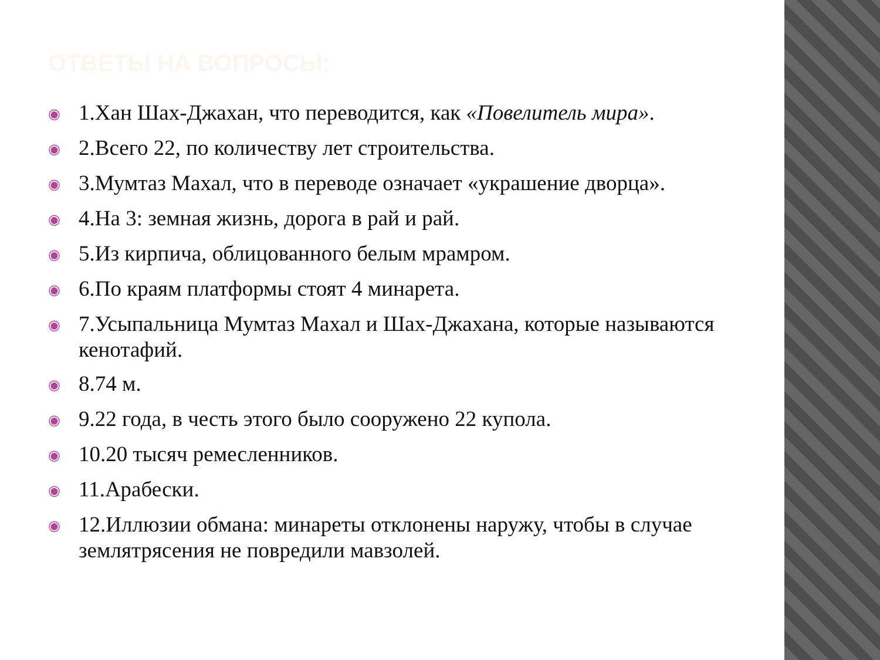ОТВЕТЫ НА ВОПРОСЫ:
◉ 1.Хан Шах-Джахан, что переводится, как «Повелитель мира».
◉ 2.Всего 22, по количеству лет строительства.
◉ 3.Мумтаз Махал, что в переводе означает «украшение дворца».
◉ 4.На 3: земная жизнь, дорога в рай и рай.
◉ 5.Из кирпича, облицованного белым мрамром.
◉ 6.По краям платформы стоят 4 минарета.
◉ 7.Усыпальница Мумтаз Махал и Шах-Джахана, которые называются кенотафий.
◉ 8.74 м.
◉ 9.22 года, в честь этого было сооружено 22 купола.
◉ 10.20 тысяч ремесленников.
◉ 11.Арабески.
◉ 12.Иллюзии обмана: минареты отклонены наружу, чтобы в случае землятрясения не повредили мавзолей.